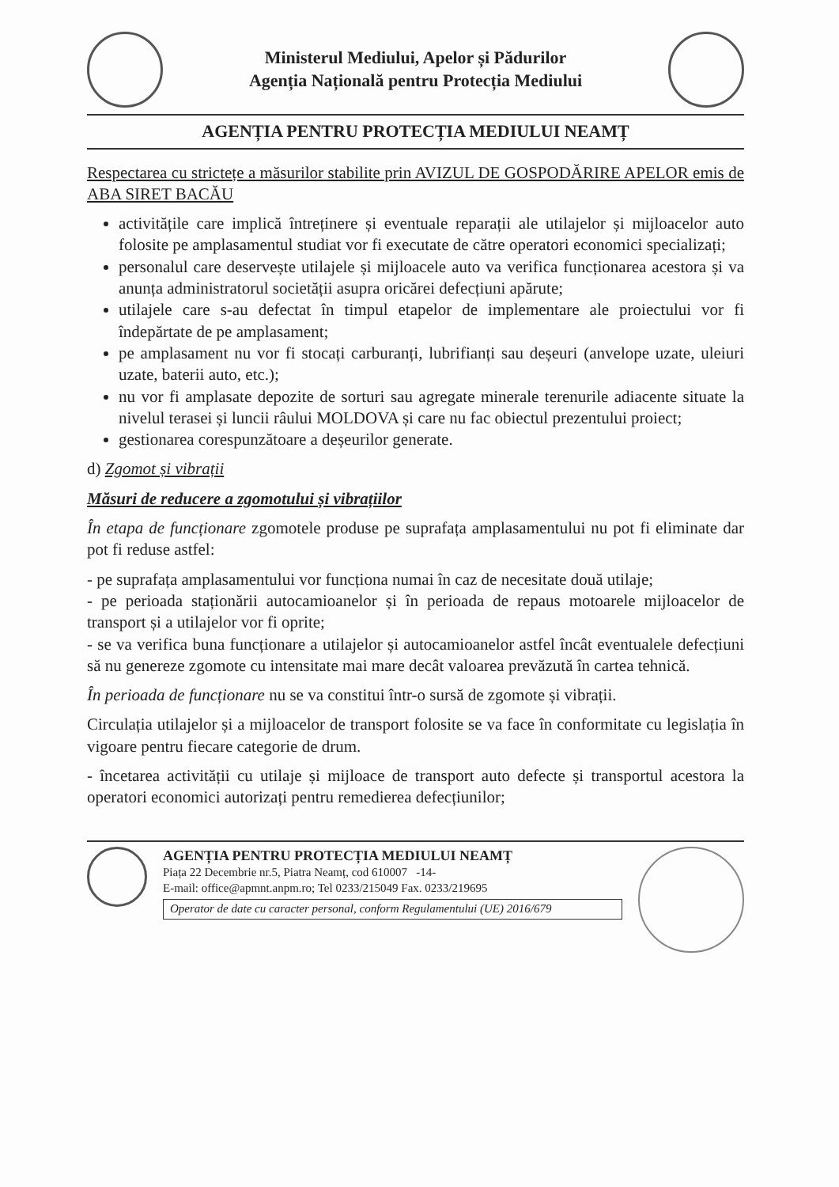Ministerul Mediului, Apelor și Pădurilor
Agenția Națională pentru Protecția Mediului
AGENȚIA PENTRU PROTECȚIA MEDIULUI NEAMȚ
Respectarea cu strictețe a măsurilor stabilite prin AVIZUL DE GOSPODĂRIRE APELOR emis de ABA SIRET BACĂU
activitățile care implică întreținere și eventuale reparații ale utilajelor și mijloacelor auto folosite pe amplasamentul studiat vor fi executate de către operatori economici specializați;
personalul care deservește utilajele și mijloacele auto va verifica funcționarea acestora și va anunța administratorul societății asupra oricărei defecțiuni apărute;
utilajele care s-au defectat în timpul etapelor de implementare ale proiectului vor fi îndepărtate de pe amplasament;
pe amplasament nu vor fi stocați carburanți, lubrifianți sau deșeuri (anvelope uzate, uleiuri uzate, baterii auto, etc.);
nu vor fi amplasate depozite de sorturi sau agregate minerale terenurile adiacente situate la nivelul terasei și luncii râului MOLDOVA și care nu fac obiectul prezentului proiect;
gestionarea corespunzătoare a deșeurilor generate.
d) Zgomot și vibrații
Măsuri de reducere a zgomotului și vibrațiilor
În etapa de funcționare zgomotele produse pe suprafața amplasamentului nu pot fi eliminate dar pot fi reduse astfel:
- pe suprafața amplasamentului vor funcționa numai în caz de necesitate două utilaje;
- pe perioada staționării autocamioanelor și în perioada de repaus motoarele mijloacelor de transport și a utilajelor vor fi oprite;
- se va verifica buna funcționare a utilajelor și autocamioanelor astfel încât eventualele defecțiuni să nu genereze zgomote cu intensitate mai mare decât valoarea prevăzută în cartea tehnică.
În perioada de funcționare nu se va constitui într-o sursă de zgomote și vibrații.
Circulația utilajelor și a mijloacelor de transport folosite se va face în conformitate cu legislația în vigoare pentru fiecare categorie de drum.
- încetarea activității cu utilaje și mijloace de transport auto defecte și transportul acestora la operatori economici autorizați pentru remedierea defecțiunilor;
AGENȚIA PENTRU PROTECȚIA MEDIULUI NEAMȚ
Piața 22 Decembrie nr.5, Piatra Neamț, cod 610007 -14-
E-mail: office@apmnt.anpm.ro; Tel 0233/215049 Fax. 0233/219695
Operator de date cu caracter personal, conform Regulamentului (UE) 2016/679